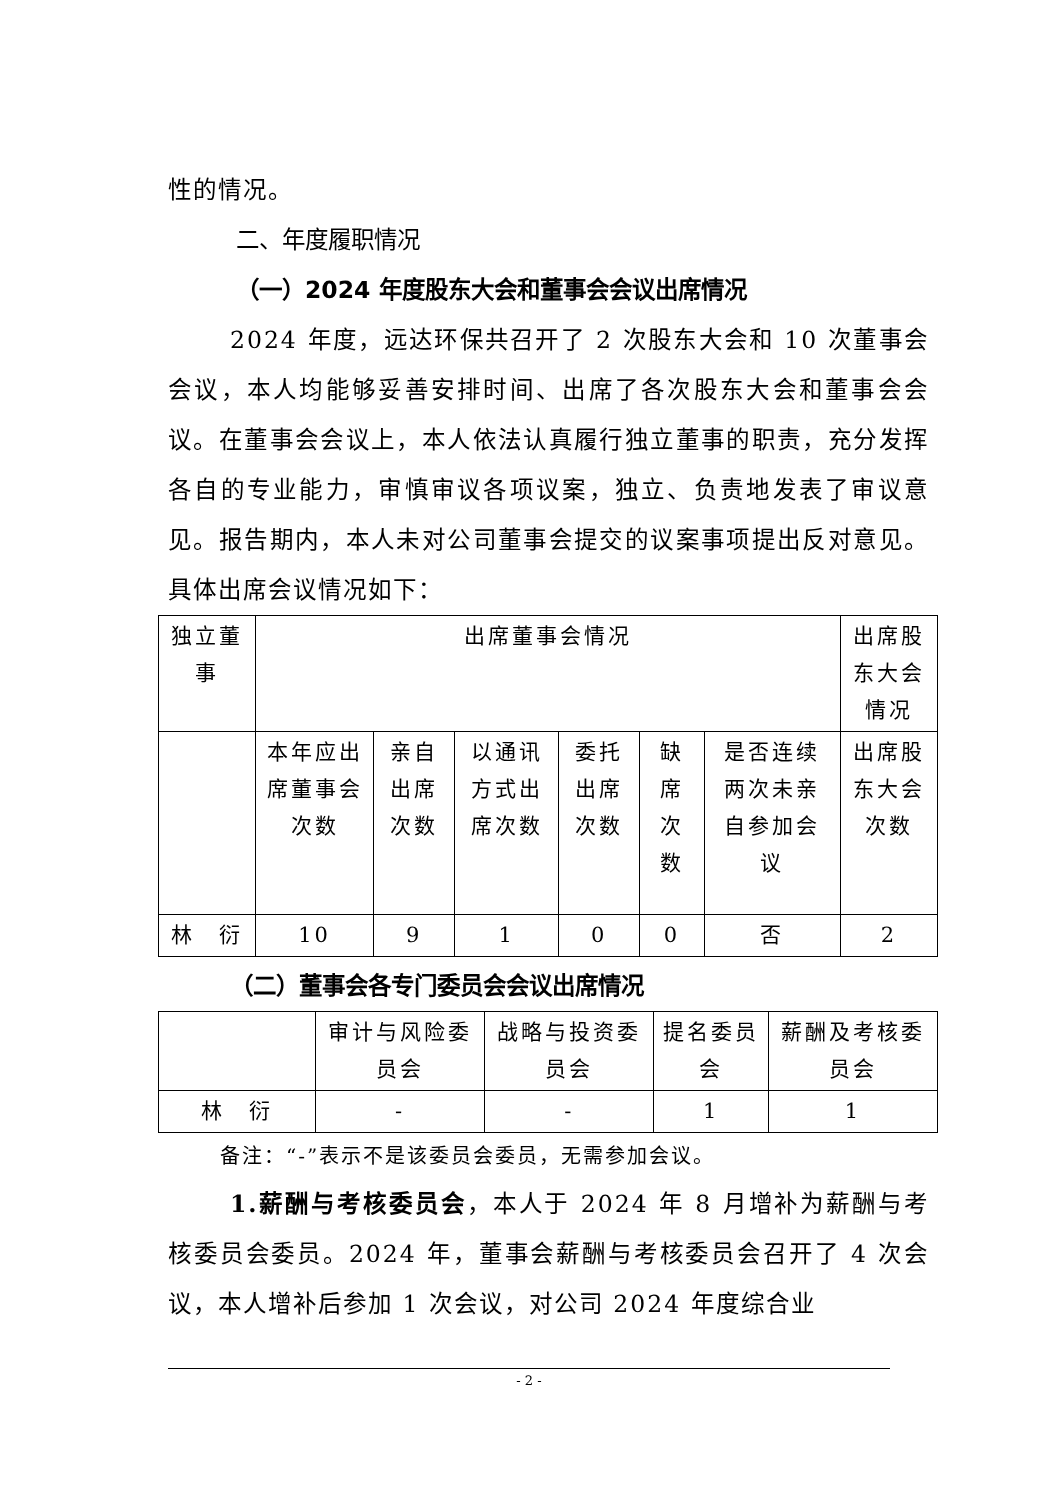性的情况。
二、年度履职情况
（一）2024 年度股东大会和董事会会议出席情况
2024 年度，远达环保共召开了 2 次股东大会和 10 次董事会会议，本人均能够妥善安排时间、出席了各次股东大会和董事会会议。在董事会会议上，本人依法认真履行独立董事的职责，充分发挥各自的专业能力，审慎审议各项议案，独立、负责地发表了审议意见。报告期内，本人未对公司董事会提交的议案事项提出反对意见。具体出席会议情况如下：
| 独立董事 | 出席董事会情况 | | | | | | 出席股东大会情况 |
| | 本年应出席董事会次数 | 亲自出席次数 | 以通讯方式出席次数 | 委托出席次数 | 缺席次数 | 是否连续两次未亲自参加会议 | 出席股东大会次数 |
| 林 衍 | 10 | 9 | 1 | 0 | 0 | 否 | 2 |
（二）董事会各专门委员会会议出席情况
| | 审计与风险委员会 | 战略与投资委员会 | 提名委员会 | 薪酬及考核委员会 |
| 林 衍 | - | - | 1 | 1 |
备注：“-”表示不是该委员会委员，无需参加会议。
1.薪酬与考核委员会，本人于 2024 年 8 月增补为薪酬与考核委员会委员。2024 年，董事会薪酬与考核委员会召开了 4 次会议，本人增补后参加 1 次会议，对公司 2024 年度综合业
- 2 -